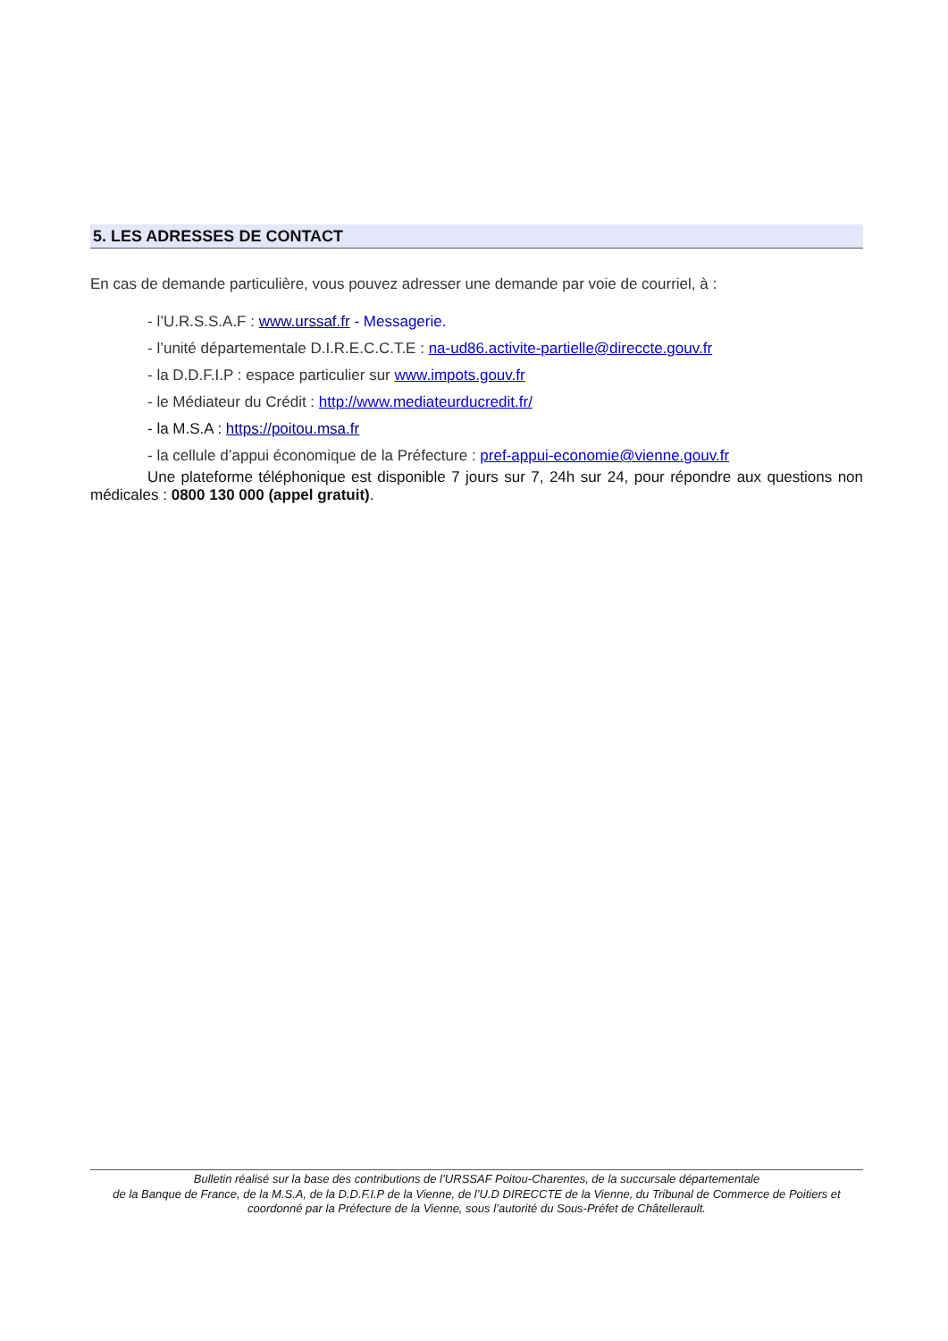5. LES ADRESSES DE CONTACT
En cas de demande particulière, vous pouvez adresser une demande par voie de courriel, à :
- l’U.R.S.S.A.F : www.urssaf.fr - Messagerie.
- l’unité départementale D.I.R.E.C.C.T.E : na-ud86.activite-partielle@direccte.gouv.fr
- la D.D.F.I.P : espace particulier sur www.impots.gouv.fr
- le Médiateur du Crédit : http://www.mediateurducredit.fr/
- la M.S.A : https://poitou.msa.fr
- la cellule d’appui économique de la Préfecture : pref-appui-economie@vienne.gouv.fr
Une plateforme téléphonique est disponible 7 jours sur 7, 24h sur 24, pour répondre aux questions non médicales : 0800 130 000 (appel gratuit).
Bulletin réalisé sur la base des contributions de l’URSSAF Poitou-Charentes, de la succursale départementale
de la Banque de France, de la M.S.A, de la D.D.F.I.P de la Vienne, de l’U.D DIRECCTE de la Vienne, du Tribunal de Commerce de Poitiers et coordonné par la Préfecture de la Vienne, sous l’autorité du Sous-Préfet de Châtellerault.